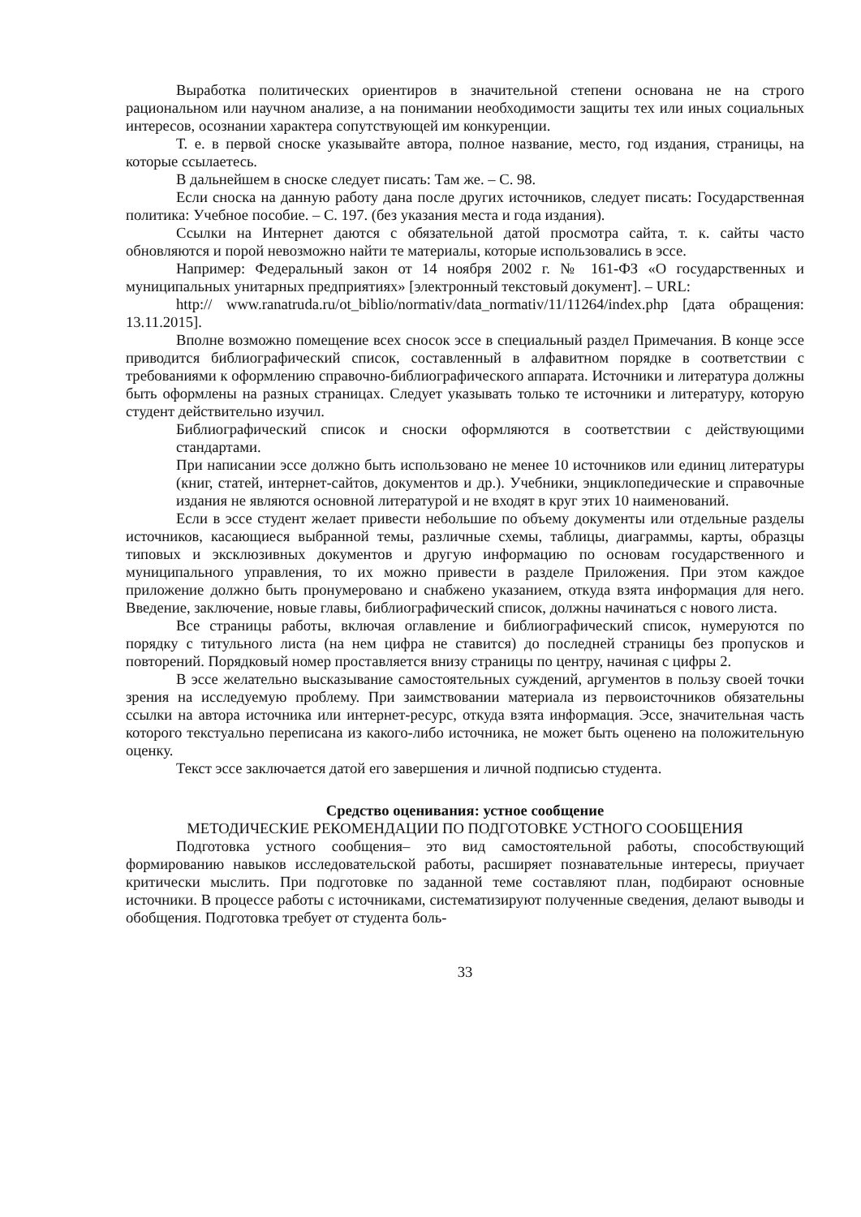Выработка политических ориентиров в значительной степени основана не на строго рациональном или научном анализе, а на понимании необходимости защиты тех или иных социальных интересов, осознании характера сопутствующей им конкуренции.
Т. е. в первой сноске указывайте автора, полное название, место, год издания, страницы, на которые ссылаетесь.
В дальнейшем в сноске следует писать: Там же. – С. 98.
Если сноска на данную работу дана после других источников, следует писать: Государственная политика: Учебное пособие. – С. 197. (без указания места и года издания).
Ссылки на Интернет даются с обязательной датой просмотра сайта, т. к. сайты часто обновляются и порой невозможно найти те материалы, которые использовались в эссе.
Например: Федеральный закон от 14 ноября 2002 г. № 161-ФЗ «О государственных и муниципальных унитарных предприятиях» [электронный текстовый документ]. – URL:
http:// www.ranatruda.ru/ot_biblio/normativ/data_normativ/11/11264/index.php [дата обращения: 13.11.2015].
Вполне возможно помещение всех сносок эссе в специальный раздел Примечания. В конце эссе приводится библиографический список, составленный в алфавитном порядке в соответствии с требованиями к оформлению справочно-библиографического аппарата. Источники и литература должны быть оформлены на разных страницах. Следует указывать только те источники и литературу, которую студент действительно изучил.
Библиографический список и сноски оформляются в соответствии с действующими стандартами.
При написании эссе должно быть использовано не менее 10 источников или единиц литературы (книг, статей, интернет-сайтов, документов и др.). Учебники, энциклопедические и справочные издания не являются основной литературой и не входят в круг этих 10 наименований.
Если в эссе студент желает привести небольшие по объему документы или отдельные разделы источников, касающиеся выбранной темы, различные схемы, таблицы, диаграммы, карты, образцы типовых и эксклюзивных документов и другую информацию по основам государственного и муниципального управления, то их можно привести в разделе Приложения. При этом каждое приложение должно быть пронумеровано и снабжено указанием, откуда взята информация для него. Введение, заключение, новые главы, библиографический список, должны начинаться с нового листа.
Все страницы работы, включая оглавление и библиографический список, нумеруются по порядку с титульного листа (на нем цифра не ставится) до последней страницы без пропусков и повторений. Порядковый номер проставляется внизу страницы по центру, начиная с цифры 2.
В эссе желательно высказывание самостоятельных суждений, аргументов в пользу своей точки зрения на исследуемую проблему. При заимствовании материала из первоисточников обязательны ссылки на автора источника или интернет-ресурс, откуда взята информация. Эссе, значительная часть которого текстуально переписана из какого-либо источника, не может быть оценено на положительную оценку.
Текст эссе заключается датой его завершения и личной подписью студента.
Средство оценивания: устное сообщение
МЕТОДИЧЕСКИЕ РЕКОМЕНДАЦИИ ПО ПОДГОТОВКЕ УСТНОГО СООБЩЕНИЯ
Подготовка устного сообщения– это вид самостоятельной работы, способствующий формированию навыков исследовательской работы, расширяет познавательные интересы, приучает критически мыслить. При подготовке по заданной теме составляют план, подбирают основные источники. В процессе работы с источниками, систематизируют полученные сведения, делают выводы и обобщения. Подготовка требует от студента боль-
33